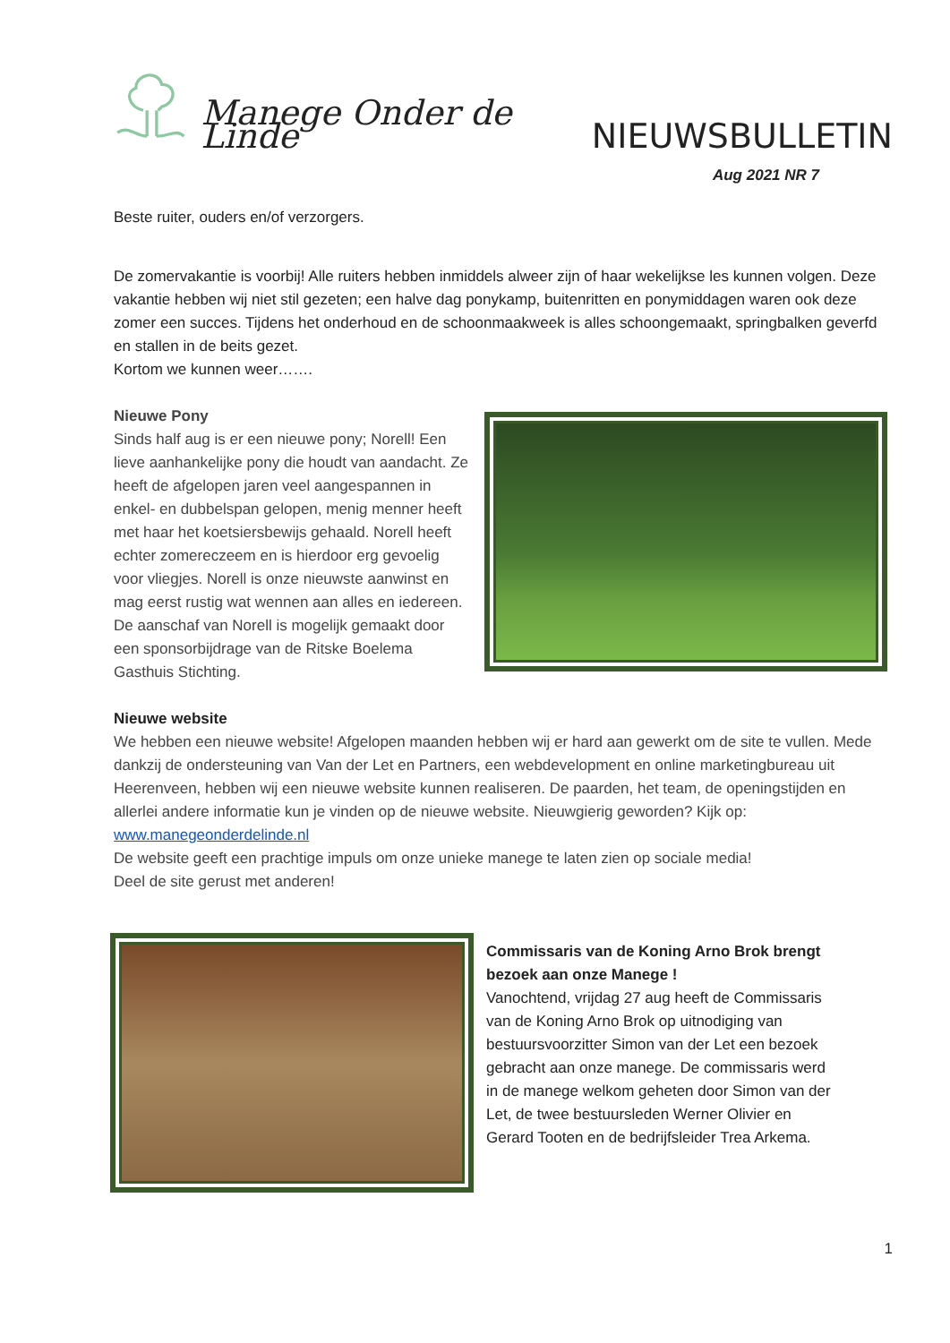Manege Onder de Linde NIEUWSBULLETIN
Aug 2021 NR 7
Beste ruiter, ouders en/of verzorgers.
De zomervakantie is voorbij! Alle ruiters hebben inmiddels alweer zijn of haar wekelijkse les kunnen volgen. Deze vakantie hebben wij niet stil gezeten; een halve dag ponykamp, buitenritten en ponymiddagen waren ook deze zomer een succes. Tijdens het onderhoud en de schoonmaakweek is alles schoongemaakt, springbalken geverfd en stallen in de beits gezet.
Kortom we kunnen weer…….
Nieuwe Pony
Sinds half aug is er een nieuwe pony; Norell! Een lieve aanhankelijke pony die houdt van aandacht. Ze heeft de afgelopen jaren veel aangespannen in enkel- en dubbelspan gelopen, menig menner heeft met haar het koetsiersbewijs gehaald. Norell heeft echter zomereczeem en is hierdoor erg gevoelig voor vliegjes. Norell is onze nieuwste aanwinst en mag eerst rustig wat wennen aan alles en iedereen. De aanschaf van Norell is mogelijk gemaakt door een sponsorbijdrage van de Ritske Boelema Gasthuis Stichting.
Nieuwe website
We hebben een nieuwe website! Afgelopen maanden hebben wij er hard aan gewerkt om de site te vullen. Mede dankzij de ondersteuning van Van der Let en Partners, een webdevelopment en online marketingbureau uit Heerenveen, hebben wij een nieuwe website kunnen realiseren. De paarden, het team, de openingstijden en allerlei andere informatie kun je vinden op de nieuwe website. Nieuwgierig geworden? Kijk op: www.manegeonderdelinde.nl
De website geeft een prachtige impuls om onze unieke manege te laten zien op sociale media!
Deel de site gerust met anderen!
Commissaris van de Koning Arno Brok brengt bezoek aan onze Manege !
Vanochtend, vrijdag 27 aug heeft de Commissaris van de Koning Arno Brok op uitnodiging van bestuursvoorzitter Simon van der Let een bezoek gebracht aan onze manege. De commissaris werd in de manege welkom geheten door Simon van der Let, de twee bestuursleden Werner Olivier en Gerard Tooten en de bedrijfsleider Trea Arkema.
1